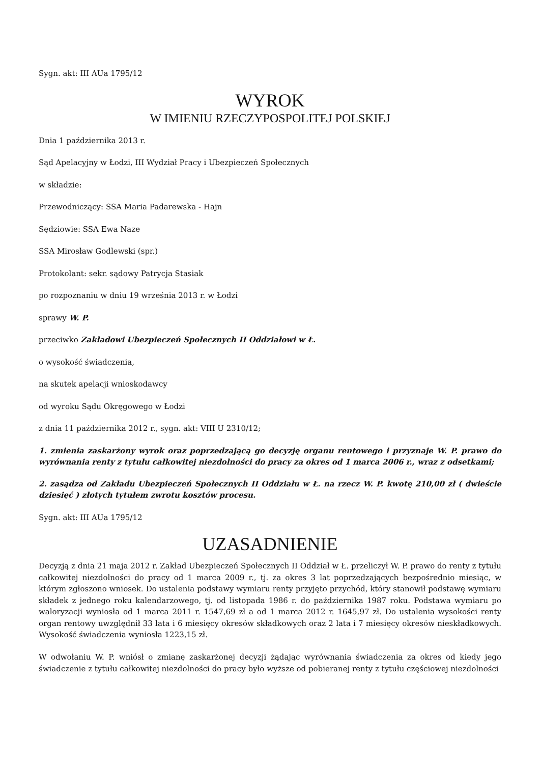Sygn. akt: III AUa 1795/12
WYROK
W IMIENIU RZECZYPOSPOLITEJ POLSKIEJ
Dnia 1 października 2013 r.
Sąd Apelacyjny w Łodzi, III Wydział Pracy i Ubezpieczeń Społecznych
w składzie:
Przewodniczący: SSA Maria Padarewska - Hajn
Sędziowie: SSA Ewa Naze
SSA Mirosław Godlewski (spr.)
Protokolant: sekr. sądowy Patrycja Stasiak
po rozpoznaniu w dniu 19 września 2013 r. w Łodzi
sprawy W. P.
przeciwko Zakładowi Ubezpieczeń Społecznych II Oddziałowi w Ł.
o wysokość świadczenia,
na skutek apelacji wnioskodawcy
od wyroku Sądu Okręgowego w Łodzi
z dnia 11 października 2012 r., sygn. akt: VIII U 2310/12;
1. zmienia zaskarżony wyrok oraz poprzedzającą go decyzję organu rentowego i przyznaje W. P. prawo do wyrównania renty z tytułu całkowitej niezdolności do pracy za okres od 1 marca 2006 r., wraz z odsetkami;
2. zasądza od Zakładu Ubezpieczeń Społecznych II Oddziału w Ł. na rzecz W. P. kwotę 210,00 zł ( dwieście dziesięć ) złotych tytułem zwrotu kosztów procesu.
Sygn. akt: III AUa 1795/12
UZASADNIENIE
Decyzją z dnia 21 maja 2012 r. Zakład Ubezpieczeń Społecznych II Oddział w Ł. przeliczył W. P. prawo do renty z tytułu całkowitej niezdolności do pracy od 1 marca 2009 r., tj. za okres 3 lat poprzedzających bezpośrednio miesiąc, w którym zgłoszono wniosek. Do ustalenia podstawy wymiaru renty przyjęto przychód, który stanowił podstawę wymiaru składek z jednego roku kalendarzowego, tj. od listopada 1986 r. do października 1987 roku. Podstawa wymiaru po waloryzacji wyniosła od 1 marca 2011 r. 1547,69 zł a od 1 marca 2012 r. 1645,97 zł. Do ustalenia wysokości renty organ rentowy uwzględnił 33 lata i 6 miesięcy okresów składkowych oraz 2 lata i 7 miesięcy okresów nieskładkowych. Wysokość świadczenia wyniosła 1223,15 zł.
W odwołaniu W. P. wniósł o zmianę zaskarżonej decyzji żądając wyrównania świadczenia za okres od kiedy jego świadczenie z tytułu całkowitej niezdolności do pracy było wyższe od pobieranej renty z tytułu częściowej niezdolności